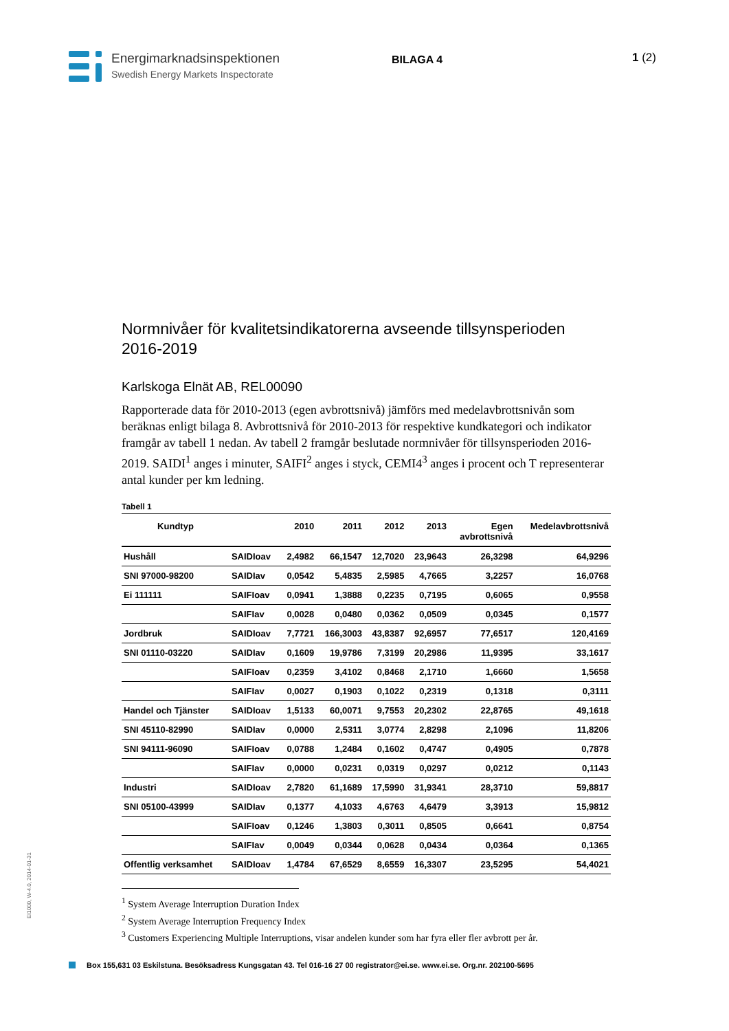Energimarknadsinspektionen
Swedish Energy Markets Inspectorate
BILAGA 4
1 (2)
Normnivåer för kvalitetsindikatorerna avseende tillsynsperioden 2016-2019
Karlskoga Elnät AB, REL00090
Rapporterade data för 2010-2013 (egen avbrottsnivå) jämförs med medelavbrottsnivån som beräknas enligt bilaga 8. Avbrottsnivå för 2010-2013 för respektive kundkategori och indikator framgår av tabell 1 nedan. Av tabell 2 framgår beslutade normnivåer för tillsynsperioden 2016-2019. SAIDI<sup>1</sup> anges i minuter, SAIFI<sup>2</sup> anges i styck, CEMI4<sup>3</sup> anges i procent och T representerar antal kunder per km ledning.
Tabell 1
| Kundtyp | | 2010 | 2011 | 2012 | 2013 | Egen avbrottsnivå | Medelavbrottsnivå |
| --- | --- | --- | --- | --- | --- | --- | --- |
| Hushåll | SAIDIoav | 2,4982 | 66,1547 | 12,7020 | 23,9643 | 26,3298 | 64,9296 |
| SNI 97000-98200 | SAIDIav | 0,0542 | 5,4835 | 2,5985 | 4,7665 | 3,2257 | 16,0768 |
| Ei 111111 | SAIFIoav | 0,0941 | 1,3888 | 0,2235 | 0,7195 | 0,6065 | 0,9558 |
| | SAIFIav | 0,0028 | 0,0480 | 0,0362 | 0,0509 | 0,0345 | 0,1577 |
| Jordbruk | SAIDIoav | 7,7721 | 166,3003 | 43,8387 | 92,6957 | 77,6517 | 120,4169 |
| SNI 01110-03220 | SAIDIav | 0,1609 | 19,9786 | 7,3199 | 20,2986 | 11,9395 | 33,1617 |
| | SAIFIoav | 0,2359 | 3,4102 | 0,8468 | 2,1710 | 1,6660 | 1,5658 |
| | SAIFIav | 0,0027 | 0,1903 | 0,1022 | 0,2319 | 0,1318 | 0,3111 |
| Handel och Tjänster | SAIDIoav | 1,5133 | 60,0071 | 9,7553 | 20,2302 | 22,8765 | 49,1618 |
| SNI 45110-82990 | SAIDIav | 0,0000 | 2,5311 | 3,0774 | 2,8298 | 2,1096 | 11,8206 |
| SNI 94111-96090 | SAIFIoav | 0,0788 | 1,2484 | 0,1602 | 0,4747 | 0,4905 | 0,7878 |
| | SAIFIav | 0,0000 | 0,0231 | 0,0319 | 0,0297 | 0,0212 | 0,1143 |
| Industri | SAIDIoav | 2,7820 | 61,1689 | 17,5990 | 31,9341 | 28,3710 | 59,8817 |
| SNI 05100-43999 | SAIDIav | 0,1377 | 4,1033 | 4,6763 | 4,6479 | 3,3913 | 15,9812 |
| | SAIFIoav | 0,1246 | 1,3803 | 0,3011 | 0,8505 | 0,6641 | 0,8754 |
| | SAIFIav | 0,0049 | 0,0344 | 0,0628 | 0,0434 | 0,0364 | 0,1365 |
| Offentlig verksamhet | SAIDIoav | 1,4784 | 67,6529 | 8,6559 | 16,3307 | 23,5295 | 54,4021 |
<sup>1</sup> System Average Interruption Duration Index
<sup>2</sup> System Average Interruption Frequency Index
<sup>3</sup> Customers Experiencing Multiple Interruptions, visar andelen kunder som har fyra eller fler avbrott per år.
EI1000, W-4.0, 2014-01-31
Box 155,631 03 Eskilstuna. Besöksadress Kungsgatan 43. Tel 016-16 27 00 registrator@ei.se. www.ei.se. Org.nr. 202100-5695